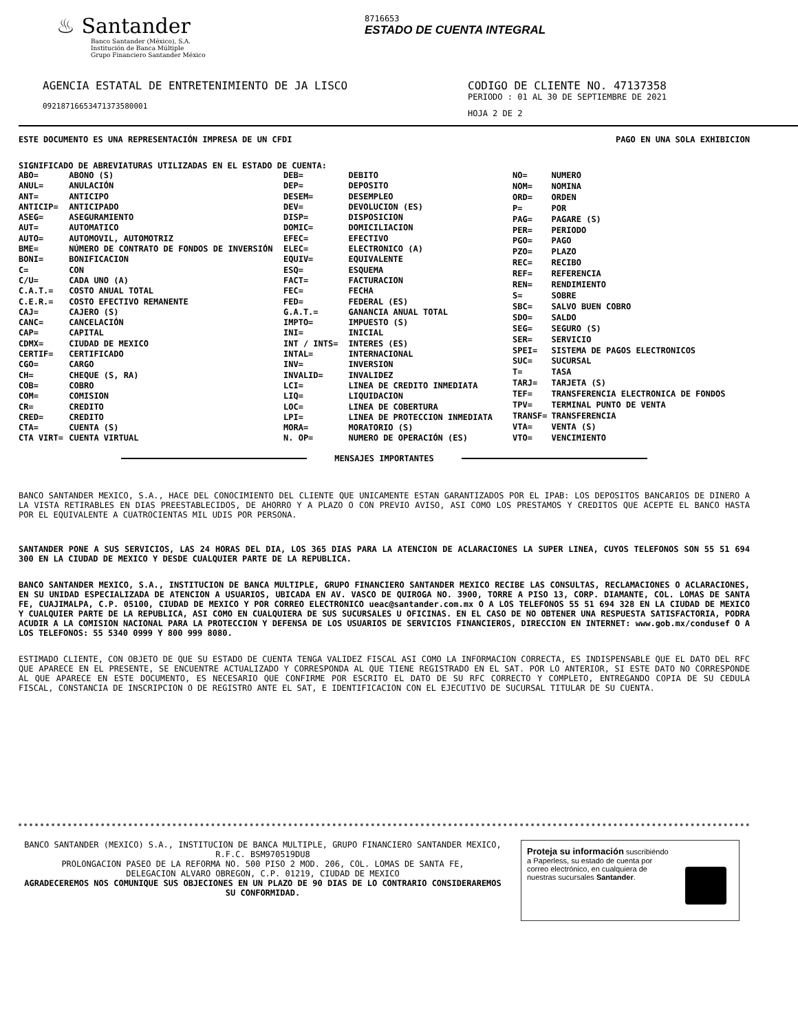♨ Santander
Banco Santander (México), S.A.
Institución de Banca Múltiple
Grupo Financiero Santander México
8716653
ESTADO DE CUENTA INTEGRAL
AGENCIA ESTATAL DE ENTRETENIMIENTO DE JA LISCO
09218716653471373580001
CODIGO DE CLIENTE NO. 47137358
PERIODO : 01 AL 30 DE SEPTIEMBRE DE 2021
HOJA 2 DE 2
ESTE DOCUMENTO ES UNA REPRESENTACIÓN IMPRESA DE UN CFDI PAGO EN UNA SOLA EXHIBICION
SIGNIFICADO DE ABREVIATURAS UTILIZADAS EN EL ESTADO DE CUENTA:
| ABO= | ABONO (S) |
| ANUL= | ANULACIÓN |
| ANT= | ANTICIPO |
| ANTICIP= | ANTICIPADO |
| ASEG= | ASEGURAMIENTO |
| AUT= | AUTOMATICO |
| AUTO= | AUTOMOVIL, AUTOMOTRIZ |
| BME= | NÚMERO DE CONTRATO DE FONDOS DE INVERSIÓN |
| BONI= | BONIFICACION |
| C= | CON |
| C/U= | CADA UNO (A) |
| C.A.T.= | COSTO ANUAL TOTAL |
| C.E.R.= | COSTO EFECTIVO REMANENTE |
| CAJ= | CAJERO (S) |
| CANC= | CANCELACIÓN |
| CAP= | CAPITAL |
| CDMX= | CIUDAD DE MEXICO |
| CERTIF= | CERTIFICADO |
| CGO= | CARGO |
| CH= | CHEQUE (S, RA) |
| COB= | COBRO |
| COM= | COMISION |
| CR= | CREDITO |
| CRED= | CREDITO |
| CTA= | CUENTA (S) |
| CTA VIRT= | CUENTA VIRTUAL |
| DEB= | DEBITO |
| DEP= | DEPOSITO |
| DESEM= | DESEMPLEO |
| DEV= | DEVOLUCION (ES) |
| DISP= | DISPOSICION |
| DOMIC= | DOMICILIACION |
| EFEC= | EFECTIVO |
| ELEC= | ELECTRONICO (A) |
| EQUIV= | EQUIVALENTE |
| ESQ= | ESQUEMA |
| FACT= | FACTURACION |
| FEC= | FECHA |
| FED= | FEDERAL (ES) |
| G.A.T.= | GANANCIA ANUAL TOTAL |
| IMPTO= | IMPUESTO (S) |
| INI= | INICIAL |
| INT / INTS= | INTERES (ES) |
| INTAL= | INTERNACIONAL |
| INV= | INVERSION |
| INVALID= | INVALIDEZ |
| LCI= | LINEA DE CREDITO INMEDIATA |
| LIQ= | LIQUIDACION |
| LOC= | LINEA DE COBERTURA |
| LPI= | LINEA DE PROTECCION INMEDIATA |
| MORA= | MORATORIO (S) |
| N. OP= | NUMERO DE OPERACIÓN (ES) |
| NO= | NUMERO |
| NOM= | NOMINA |
| ORD= | ORDEN |
| P= | POR |
| PAG= | PAGARE (S) |
| PER= | PERIODO |
| PGO= | PAGO |
| PZO= | PLAZO |
| REC= | RECIBO |
| REF= | REFERENCIA |
| REN= | RENDIMIENTO |
| S= | SOBRE |
| SBC= | SALVO BUEN COBRO |
| SDO= | SALDO |
| SEG= | SEGURO (S) |
| SER= | SERVICIO |
| SPEI= | SISTEMA DE PAGOS ELECTRONICOS |
| SUC= | SUCURSAL |
| T= | TASA |
| TARJ= | TARJETA (S) |
| TEF= | TRANSFERENCIA ELECTRONICA DE FONDOS |
| TPV= | TERMINAL PUNTO DE VENTA |
| TRANSF= | TRANSFERENCIA |
| VTA= | VENTA (S) |
| VTO= | VENCIMIENTO |
MENSAJES IMPORTANTES
BANCO SANTANDER MEXICO, S.A., HACE DEL CONOCIMIENTO DEL CLIENTE QUE UNICAMENTE ESTAN GARANTIZADOS POR EL IPAB: LOS DEPOSITOS BANCARIOS DE DINERO A LA VISTA RETIRABLES EN DIAS PREESTABLECIDOS, DE AHORRO Y A PLAZO O CON PREVIO AVISO, ASI COMO LOS PRESTAMOS Y CREDITOS QUE ACEPTE EL BANCO HASTA POR EL EQUIVALENTE A CUATROCIENTAS MIL UDIS POR PERSONA.
SANTANDER PONE A SUS SERVICIOS, LAS 24 HORAS DEL DIA, LOS 365 DIAS PARA LA ATENCION DE ACLARACIONES LA SUPER LINEA, CUYOS TELEFONOS SON 55 51 694 300 EN LA CIUDAD DE MEXICO Y DESDE CUALQUIER PARTE DE LA REPUBLICA.
BANCO SANTANDER MEXICO, S.A., INSTITUCION DE BANCA MULTIPLE, GRUPO FINANCIERO SANTANDER MEXICO RECIBE LAS CONSULTAS, RECLAMACIONES O ACLARACIONES, EN SU UNIDAD ESPECIALIZADA DE ATENCION A USUARIOS, UBICADA EN AV. VASCO DE QUIROGA NO. 3900, TORRE A PISO 13, CORP. DIAMANTE, COL. LOMAS DE SANTA FE, CUAJIMALPA, C.P. 05100, CIUDAD DE MEXICO Y POR CORREO ELECTRONICO ueac@santander.com.mx O A LOS TELEFONOS 55 51 694 328 EN LA CIUDAD DE MEXICO Y CUALQUIER PARTE DE LA REPUBLICA, ASI COMO EN CUALQUIERA DE SUS SUCURSALES U OFICINAS. EN EL CASO DE NO OBTENER UNA RESPUESTA SATISFACTORIA, PODRA ACUDIR A LA COMISION NACIONAL PARA LA PROTECCION Y DEFENSA DE LOS USUARIOS DE SERVICIOS FINANCIEROS, DIRECCION EN INTERNET: www.gob.mx/condusef O A LOS TELEFONOS: 55 5340 0999 Y 800 999 8080.
ESTIMADO CLIENTE, CON OBJETO DE QUE SU ESTADO DE CUENTA TENGA VALIDEZ FISCAL ASI COMO LA INFORMACION CORRECTA, ES INDISPENSABLE QUE EL DATO DEL RFC QUE APARECE EN EL PRESENTE, SE ENCUENTRE ACTUALIZADO Y CORRESPONDA AL QUE TIENE REGISTRADO EN EL SAT. POR LO ANTERIOR, SI ESTE DATO NO CORRESPONDE AL QUE APARECE EN ESTE DOCUMENTO, ES NECESARIO QUE CONFIRME POR ESCRITO EL DATO DE SU RFC CORRECTO Y COMPLETO, ENTREGANDO COPIA DE SU CEDULA FISCAL, CONSTANCIA DE INSCRIPCION O DE REGISTRO ANTE EL SAT, E IDENTIFICACION CON EL EJECUTIVO DE SUCURSAL TITULAR DE SU CUENTA.
BANCO SANTANDER (MEXICO) S.A., INSTITUCION DE BANCA MULTIPLE, GRUPO FINANCIERO SANTANDER MEXICO,
R.F.C. BSM970519DU8
PROLONGACION PASEO DE LA REFORMA NO. 500 PISO 2 MOD. 206, COL. LOMAS DE SANTA FE,
DELEGACION ALVARO OBREGON, C.P. 01219, CIUDAD DE MEXICO
AGRADECEREMOS NOS COMUNIQUE SUS OBJECIONES EN UN PLAZO DE 90 DIAS DE LO CONTRARIO CONSIDERAREMOS SU CONFORMIDAD.
Proteja su información suscribiéndo a Paperless, su estado de cuenta por correo electrónico, en cualquiera de nuestras sucursales Santander.